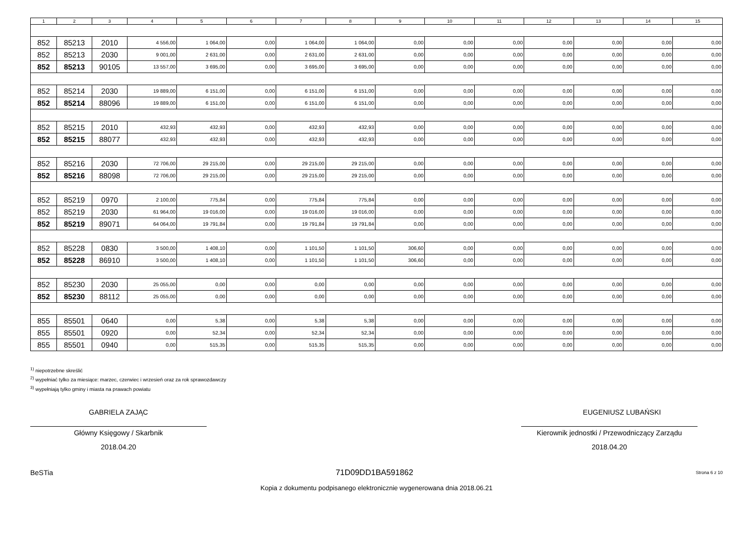| 1 | 2 | 3 | 4 | 5 | 6 | 7 | 8 | 9 | 10 | 11 | 12 | 13 | 14 | 15 |
| --- | --- | --- | --- | --- | --- | --- | --- | --- | --- | --- | --- | --- | --- | --- |
| 852 | 85213 | 2010 | 4 556,00 | 1 064,00 | 0,00 | 1 064,00 | 1 064,00 | 0,00 | 0,00 | 0,00 | 0,00 | 0,00 | 0,00 | 0,00 |
| 852 | 85213 | 2030 | 9 001,00 | 2 631,00 | 0,00 | 2 631,00 | 2 631,00 | 0,00 | 0,00 | 0,00 | 0,00 | 0,00 | 0,00 | 0,00 |
| 852 | 85213 | 90105 | 13 557,00 | 3 695,00 | 0,00 | 3 695,00 | 3 695,00 | 0,00 | 0,00 | 0,00 | 0,00 | 0,00 | 0,00 | 0,00 |
| 852 | 85214 | 2030 | 19 889,00 | 6 151,00 | 0,00 | 6 151,00 | 6 151,00 | 0,00 | 0,00 | 0,00 | 0,00 | 0,00 | 0,00 | 0,00 |
| 852 | 85214 | 88096 | 19 889,00 | 6 151,00 | 0,00 | 6 151,00 | 6 151,00 | 0,00 | 0,00 | 0,00 | 0,00 | 0,00 | 0,00 | 0,00 |
| 852 | 85215 | 2010 | 432,93 | 432,93 | 0,00 | 432,93 | 432,93 | 0,00 | 0,00 | 0,00 | 0,00 | 0,00 | 0,00 | 0,00 |
| 852 | 85215 | 88077 | 432,93 | 432,93 | 0,00 | 432,93 | 432,93 | 0,00 | 0,00 | 0,00 | 0,00 | 0,00 | 0,00 | 0,00 |
| 852 | 85216 | 2030 | 72 706,00 | 29 215,00 | 0,00 | 29 215,00 | 29 215,00 | 0,00 | 0,00 | 0,00 | 0,00 | 0,00 | 0,00 | 0,00 |
| 852 | 85216 | 88098 | 72 706,00 | 29 215,00 | 0,00 | 29 215,00 | 29 215,00 | 0,00 | 0,00 | 0,00 | 0,00 | 0,00 | 0,00 | 0,00 |
| 852 | 85219 | 0970 | 2 100,00 | 775,84 | 0,00 | 775,84 | 775,84 | 0,00 | 0,00 | 0,00 | 0,00 | 0,00 | 0,00 | 0,00 |
| 852 | 85219 | 2030 | 61 964,00 | 19 016,00 | 0,00 | 19 016,00 | 19 016,00 | 0,00 | 0,00 | 0,00 | 0,00 | 0,00 | 0,00 | 0,00 |
| 852 | 85219 | 89071 | 64 064,00 | 19 791,84 | 0,00 | 19 791,84 | 19 791,84 | 0,00 | 0,00 | 0,00 | 0,00 | 0,00 | 0,00 | 0,00 |
| 852 | 85228 | 0830 | 3 500,00 | 1 408,10 | 0,00 | 1 101,50 | 1 101,50 | 306,60 | 0,00 | 0,00 | 0,00 | 0,00 | 0,00 | 0,00 |
| 852 | 85228 | 86910 | 3 500,00 | 1 408,10 | 0,00 | 1 101,50 | 1 101,50 | 306,60 | 0,00 | 0,00 | 0,00 | 0,00 | 0,00 | 0,00 |
| 852 | 85230 | 2030 | 25 055,00 | 0,00 | 0,00 | 0,00 | 0,00 | 0,00 | 0,00 | 0,00 | 0,00 | 0,00 | 0,00 | 0,00 |
| 852 | 85230 | 88112 | 25 055,00 | 0,00 | 0,00 | 0,00 | 0,00 | 0,00 | 0,00 | 0,00 | 0,00 | 0,00 | 0,00 | 0,00 |
| 855 | 85501 | 0640 | 0,00 | 5,38 | 0,00 | 5,38 | 5,38 | 0,00 | 0,00 | 0,00 | 0,00 | 0,00 | 0,00 | 0,00 |
| 855 | 85501 | 0920 | 0,00 | 52,34 | 0,00 | 52,34 | 52,34 | 0,00 | 0,00 | 0,00 | 0,00 | 0,00 | 0,00 | 0,00 |
| 855 | 85501 | 0940 | 0,00 | 515,35 | 0,00 | 515,35 | 515,35 | 0,00 | 0,00 | 0,00 | 0,00 | 0,00 | 0,00 | 0,00 |
<sup>1)</sup> niepotrzebne skreślić
<sup>2)</sup> wypełniać tylko za miesiące: marzec, czerwiec i wrzesień oraz za rok sprawozdawczy
<sup>3)</sup> wypełniają tylko gminy i miasta na prawach powiatu
GABRIELA ZAJĄC
Główny Księgowy / Skarbnik
2018.04.20
EUGENIUSZ LUBAŃSKI
Kierownik jednostki / Przewodniczący Zarządu
2018.04.20
BeSTia 71D09DD1BA591862 Strona 6 z 10
Kopia z dokumentu podpisanego elektronicznie wygenerowana dnia 2018.06.21